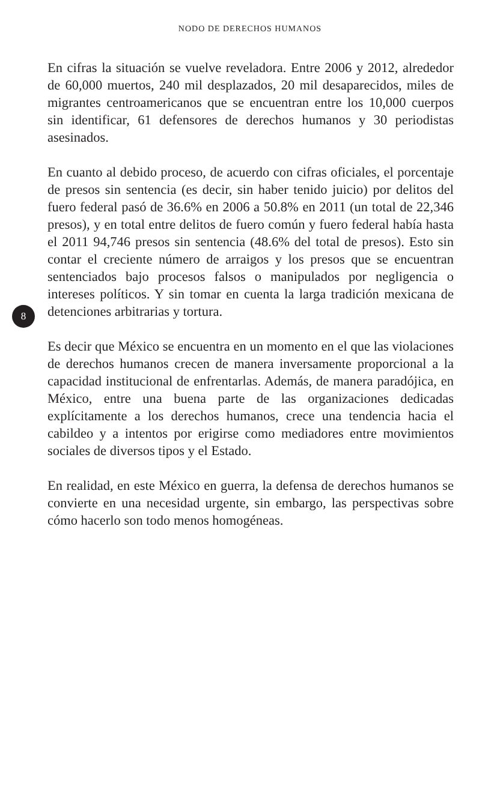NODO DE DERECHOS HUMANOS
En cifras la situación se vuelve reveladora. Entre 2006 y 2012, alrededor de 60,000 muertos, 240 mil desplazados, 20 mil desaparecidos, miles de migrantes centroamericanos que se encuentran entre los 10,000 cuerpos sin identificar, 61 defensores de derechos humanos y 30 periodistas asesinados.
En cuanto al debido proceso, de acuerdo con cifras oficiales, el porcentaje de presos sin sentencia (es decir, sin haber tenido juicio) por delitos del fuero federal pasó de 36.6% en 2006 a 50.8% en 2011 (un total de 22,346 presos), y en total entre delitos de fuero común y fuero federal había hasta el 2011 94,746 presos sin sentencia (48.6% del total de presos). Esto sin contar el creciente número de arraigos y los presos que se encuentran sentenciados bajo procesos falsos o manipulados por negligencia o intereses políticos. Y sin tomar en cuenta la larga tradición mexicana de detenciones arbitrarias y tortura.
Es decir que México se encuentra en un momento en el que las violaciones de derechos humanos crecen de manera inversamente proporcional a la capacidad institucional de enfrentarlas. Además, de manera paradójica, en México, entre una buena parte de las organizaciones dedicadas explícitamente a los derechos humanos, crece una tendencia hacia el cabildeo y a intentos por erigirse como mediadores entre movimientos sociales de diversos tipos y el Estado.
En realidad, en este México en guerra, la defensa de derechos humanos se convierte en una necesidad urgente, sin embargo, las perspectivas sobre cómo hacerlo son todo menos homogéneas.
8